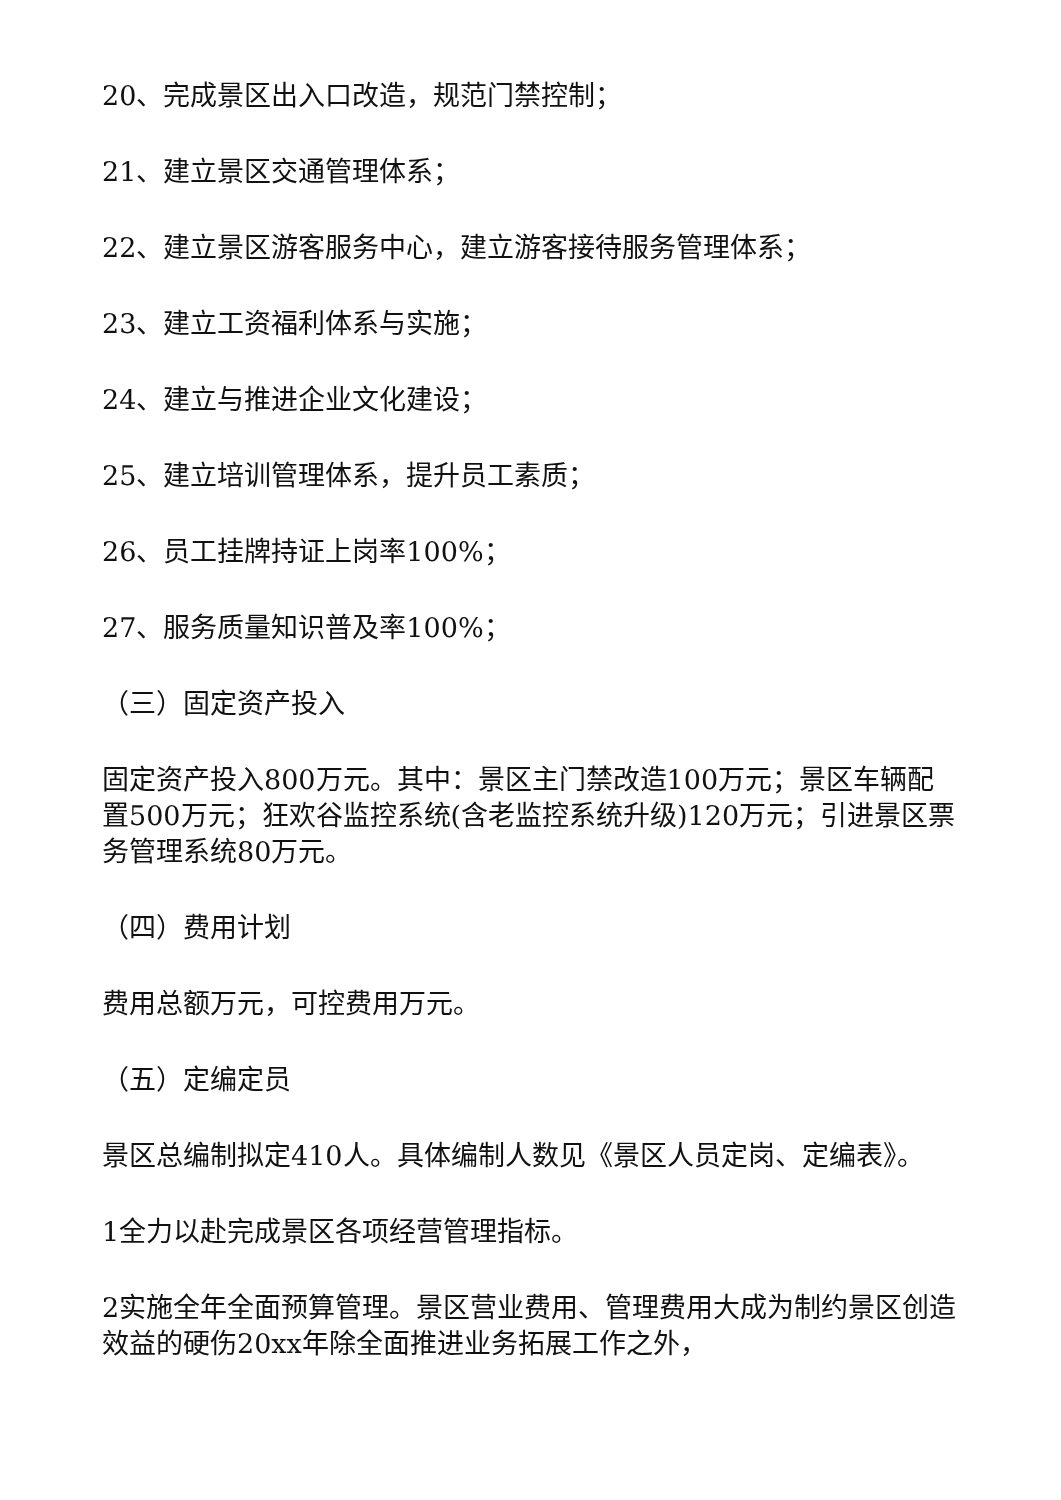20、完成景区出入口改造，规范门禁控制；
21、建立景区交通管理体系；
22、建立景区游客服务中心，建立游客接待服务管理体系；
23、建立工资福利体系与实施；
24、建立与推进企业文化建设；
25、建立培训管理体系，提升员工素质；
26、员工挂牌持证上岗率100%；
27、服务质量知识普及率100%；
（三）固定资产投入
固定资产投入800万元。其中：景区主门禁改造100万元；景区车辆配置500万元；狂欢谷监控系统(含老监控系统升级)120万元；引进景区票务管理系统80万元。
（四）费用计划
费用总额万元，可控费用万元。
（五）定编定员
景区总编制拟定410人。具体编制人数见《景区人员定岗、定编表》。
1全力以赴完成景区各项经营管理指标。
2实施全年全面预算管理。景区营业费用、管理费用大成为制约景区创造效益的硬伤20xx年除全面推进业务拓展工作之外，